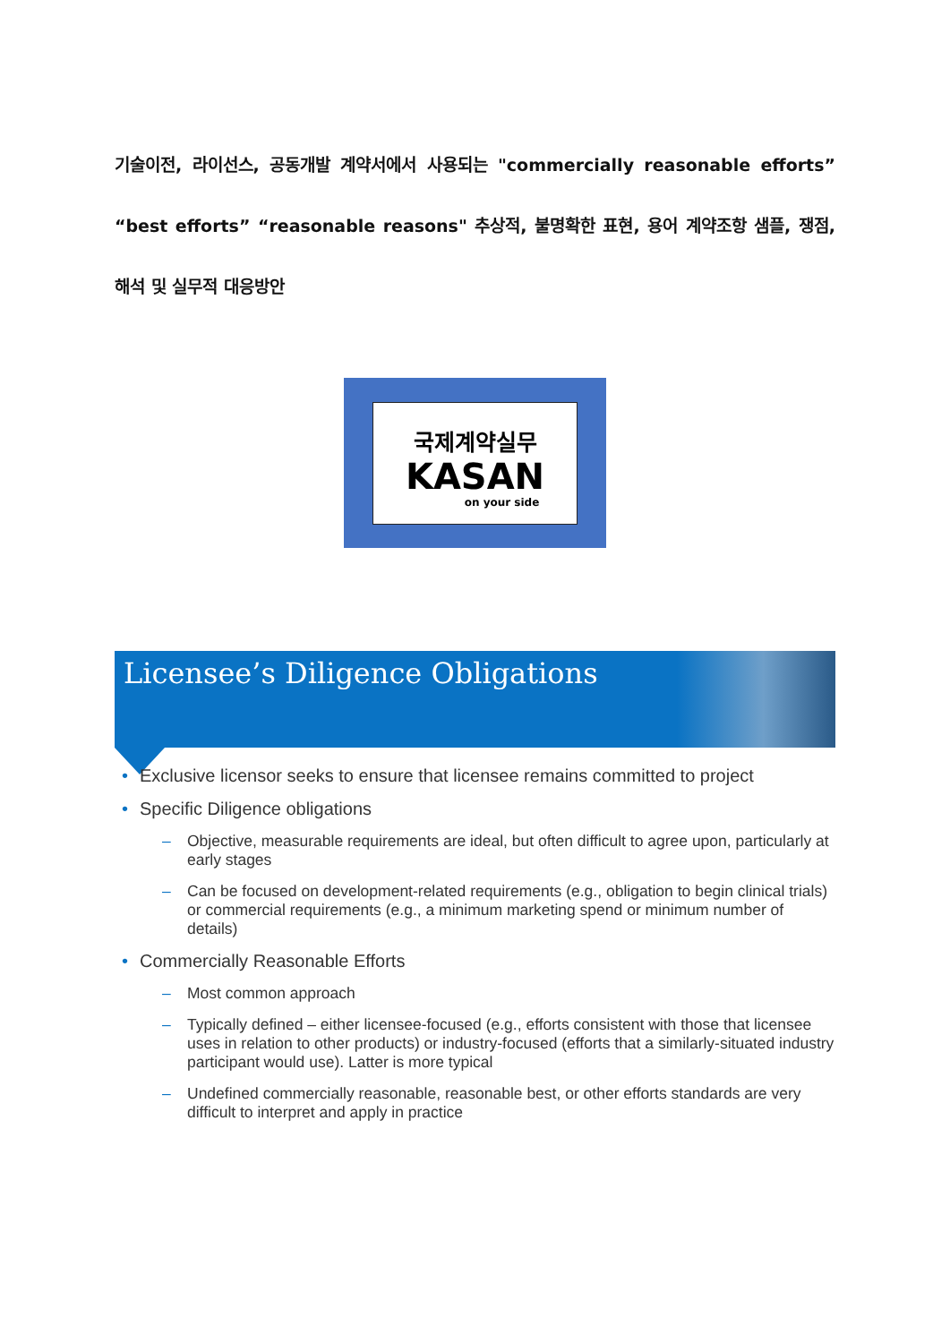기술이전, 라이선스, 공동개발 계약서에서 사용되는 "commercially reasonable efforts” “best efforts” “reasonable reasons" 추상적, 불명확한 표현, 용어 계약조항 샘플, 쟁점, 해석 및 실무적 대응방안
국제계약실무
KASAN
on your side
Licensee’s Diligence Obligations
• Exclusive licensor seeks to ensure that licensee remains committed to project
• Specific Diligence obligations
– Objective, measurable requirements are ideal, but often difficult to agree upon, particularly at early stages
– Can be focused on development-related requirements (e.g., obligation to begin clinical trials) or commercial requirements (e.g., a minimum marketing spend or minimum number of details)
• Commercially Reasonable Efforts
– Most common approach
– Typically defined – either licensee-focused (e.g., efforts consistent with those that licensee uses in relation to other products) or industry-focused (efforts that a similarly-situated industry participant would use). Latter is more typical
– Undefined commercially reasonable, reasonable best, or other efforts standards are very difficult to interpret and apply in practice